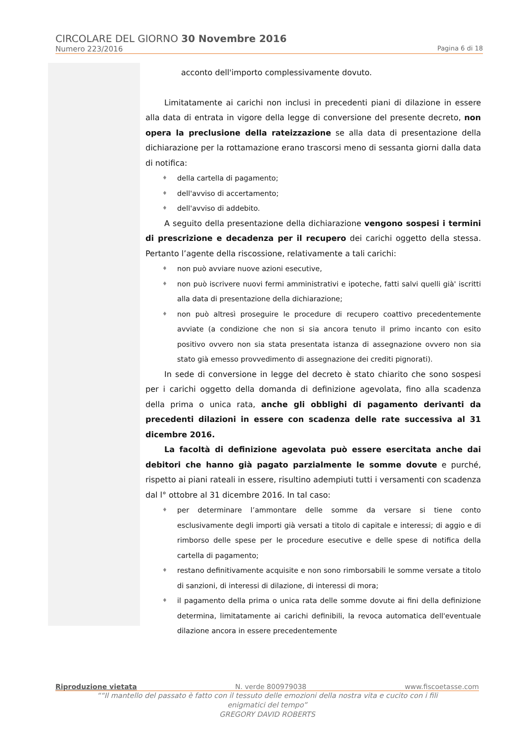CIRCOLARE DEL GIORNO 30 Novembre 2016
Numero 223/2016 Pagina 6 di 18
acconto dell'importo complessivamente dovuto.
Limitatamente ai carichi non inclusi in precedenti piani di dilazione in essere alla data di entrata in vigore della legge di conversione del presente decreto, non opera la preclusione della rateizzazione se alla data di presentazione della dichiarazione per la rottamazione erano trascorsi meno di sessanta giorni dalla data di notifica:
♦ della cartella di pagamento;
♦ dell'avviso di accertamento;
♦ dell'avviso di addebito.
A seguito della presentazione della dichiarazione vengono sospesi i termini di prescrizione e decadenza per il recupero dei carichi oggetto della stessa. Pertanto l’agente della riscossione, relativamente a tali carichi:
♦ non può avviare nuove azioni esecutive,
♦ non può iscrivere nuovi fermi amministrativi e ipoteche, fatti salvi quelli già' iscritti alla data di presentazione della dichiarazione;
♦ non può altresì proseguire le procedure di recupero coattivo precedentemente avviate (a condizione che non si sia ancora tenuto il primo incanto con esito positivo ovvero non sia stata presentata istanza di assegnazione ovvero non sia stato già emesso provvedimento di assegnazione dei crediti pignorati).
In sede di conversione in legge del decreto è stato chiarito che sono sospesi per i carichi oggetto della domanda di definizione agevolata, fino alla scadenza della prima o unica rata, anche gli obblighi di pagamento derivanti da precedenti dilazioni in essere con scadenza delle rate successiva al 31 dicembre 2016.
La facoltà di definizione agevolata può essere esercitata anche dai debitori che hanno già pagato parzialmente le somme dovute e purché, rispetto ai piani rateali in essere, risultino adempiuti tutti i versamenti con scadenza dal l° ottobre al 31 dicembre 2016. In tal caso:
♦ per determinare l’ammontare delle somme da versare si tiene conto esclusivamente degli importi già versati a titolo di capitale e interessi; di aggio e di rimborso delle spese per le procedure esecutive e delle spese di notifica della cartella di pagamento;
♦ restano definitivamente acquisite e non sono rimborsabili le somme versate a titolo di sanzioni, di interessi di dilazione, di interessi di mora;
♦ il pagamento della prima o unica rata delle somme dovute ai fini della definizione determina, limitatamente ai carichi definibili, la revoca automatica dell'eventuale dilazione ancora in essere precedentemente
Riproduzione vietata N. verde 800979038 www.fiscoetasse.com
““Il mantello del passato è fatto con il tessuto delle emozioni della nostra vita e cucito con i fili
enigmatici del tempo”
GREGORY DAVID ROBERTS